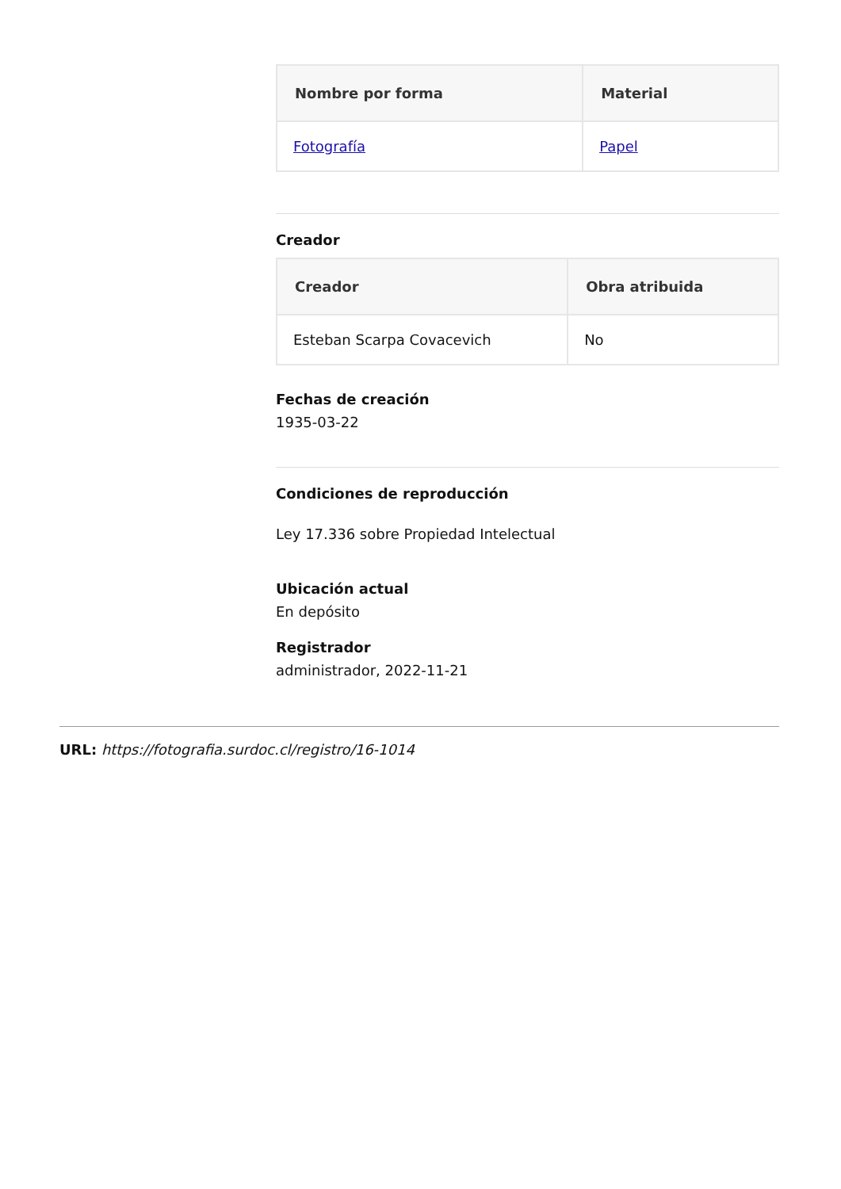| Nombre por forma | Material |
| --- | --- |
| Fotografía | Papel |
Creador
| Creador | Obra atribuida |
| --- | --- |
| Esteban Scarpa Covacevich | No |
Fechas de creación
1935-03-22
Condiciones de reproducción
Ley 17.336 sobre Propiedad Intelectual
Ubicación actual
En depósito
Registrador
administrador, 2022-11-21
URL: https://fotografia.surdoc.cl/registro/16-1014